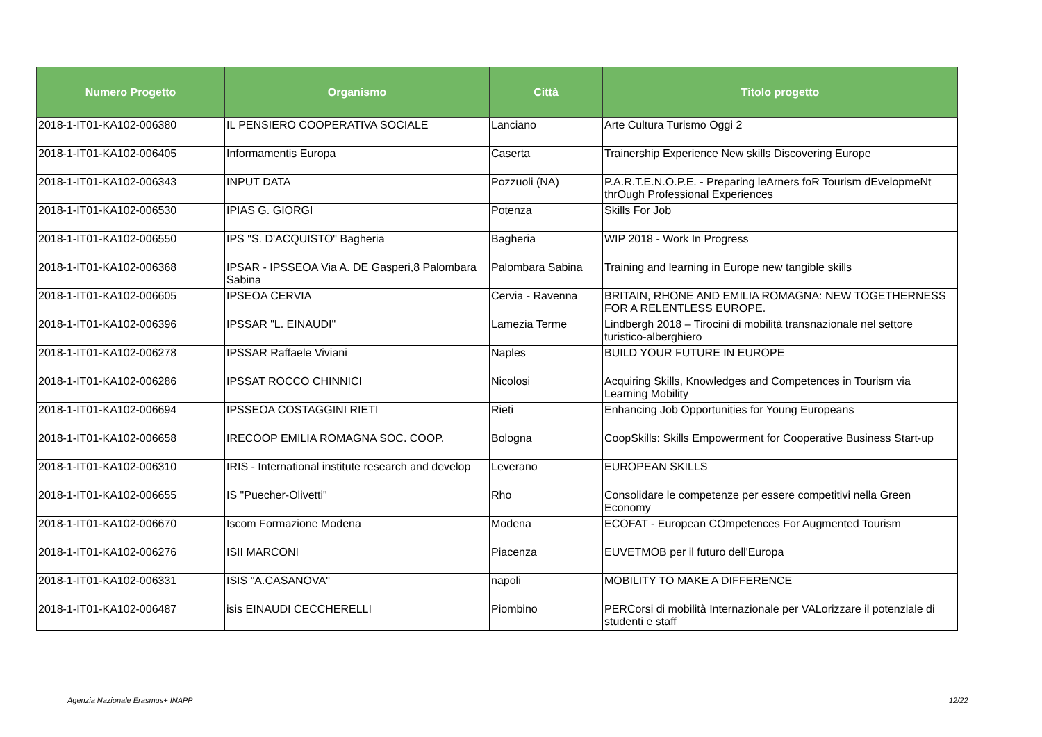| Numero Progetto | Organismo | Città | Titolo progetto |
| --- | --- | --- | --- |
| 2018-1-IT01-KA102-006380 | IL PENSIERO COOPERATIVA SOCIALE | Lanciano | Arte Cultura Turismo Oggi 2 |
| 2018-1-IT01-KA102-006405 | Informamentis Europa | Caserta | Trainership Experience New skills Discovering Europe |
| 2018-1-IT01-KA102-006343 | INPUT DATA | Pozzuoli (NA) | P.A.R.T.E.N.O.P.E. - Preparing leArners foR Tourism dEvelopmeNt thrOugh Professional Experiences |
| 2018-1-IT01-KA102-006530 | IPIAS G. GIORGI | Potenza | Skills For Job |
| 2018-1-IT01-KA102-006550 | IPS "S. D'ACQUISTO" Bagheria | Bagheria | WIP 2018 - Work In Progress |
| 2018-1-IT01-KA102-006368 | IPSAR - IPSSEOA Via A. DE Gasperi,8 Palombara Sabina | Palombara Sabina | Training and learning in Europe new tangible skills |
| 2018-1-IT01-KA102-006605 | IPSEOA CERVIA | Cervia - Ravenna | BRITAIN, RHONE AND EMILIA ROMAGNA: NEW TOGETHERNESS FOR A RELENTLESS EUROPE. |
| 2018-1-IT01-KA102-006396 | IPSSAR "L. EINAUDI" | Lamezia Terme | Lindbergh 2018 – Tirocini di mobilità transnazionale nel settore turistico-alberghiero |
| 2018-1-IT01-KA102-006278 | IPSSAR Raffaele Viviani | Naples | BUILD YOUR FUTURE IN EUROPE |
| 2018-1-IT01-KA102-006286 | IPSSAT ROCCO CHINNICI | Nicolosi | Acquiring Skills, Knowledges and Competences in Tourism via Learning Mobility |
| 2018-1-IT01-KA102-006694 | IPSSEOA COSTAGGINI RIETI | Rieti | Enhancing Job Opportunities for Young Europeans |
| 2018-1-IT01-KA102-006658 | IRECOOP EMILIA ROMAGNA SOC. COOP. | Bologna | CoopSkills: Skills Empowerment for Cooperative Business Start-up |
| 2018-1-IT01-KA102-006310 | IRIS - International institute research and develop | Leverano | EUROPEAN SKILLS |
| 2018-1-IT01-KA102-006655 | IS "Puecher-Olivetti" | Rho | Consolidare le competenze per essere competitivi nella Green Economy |
| 2018-1-IT01-KA102-006670 | Iscom Formazione Modena | Modena | ECOFAT - European COmpetences For Augmented Tourism |
| 2018-1-IT01-KA102-006276 | ISII MARCONI | Piacenza | EUVETMOB per il futuro dell'Europa |
| 2018-1-IT01-KA102-006331 | ISIS "A.CASANOVA" | napoli | MOBILITY TO MAKE A DIFFERENCE |
| 2018-1-IT01-KA102-006487 | isis EINAUDI CECCHERELLI | Piombino | PERCorsi di mobilità Internazionale per VALorizzare il potenziale di studenti e staff |
Agenzia Nazionale Erasmus+ INAPP
12/22